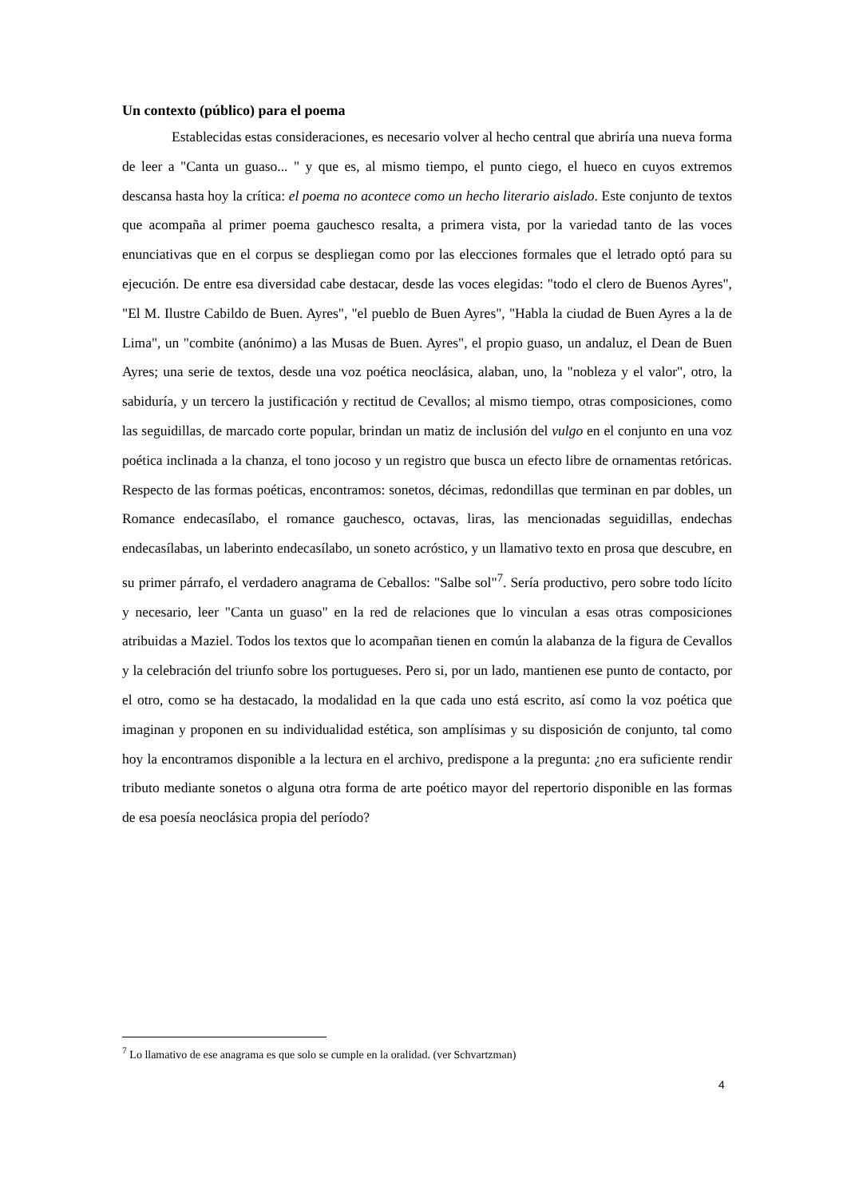Un contexto (público) para el poema
Establecidas estas consideraciones, es necesario volver al hecho central que abriría una nueva forma de leer a "Canta un guaso... " y que es, al mismo tiempo, el punto ciego, el hueco en cuyos extremos descansa hasta hoy la crítica: el poema no acontece como un hecho literario aislado. Este conjunto de textos que acompaña al primer poema gauchesco resalta, a primera vista, por la variedad tanto de las voces enunciativas que en el corpus se despliegan como por las elecciones formales que el letrado optó para su ejecución. De entre esa diversidad cabe destacar, desde las voces elegidas: "todo el clero de Buenos Ayres", "El M. Ilustre Cabildo de Buen. Ayres", "el pueblo de Buen Ayres", "Habla la ciudad de Buen Ayres a la de Lima", un "combite (anónimo) a las Musas de Buen. Ayres", el propio guaso, un andaluz, el Dean de Buen Ayres; una serie de textos, desde una voz poética neoclásica, alaban, uno, la "nobleza y el valor", otro, la sabiduría, y un tercero la justificación y rectitud de Cevallos; al mismo tiempo, otras composiciones, como las seguidillas, de marcado corte popular, brindan un matiz de inclusión del vulgo en el conjunto en una voz poética inclinada a la chanza, el tono jocoso y un registro que busca un efecto libre de ornamentas retóricas. Respecto de las formas poéticas, encontramos: sonetos, décimas, redondillas que terminan en par dobles, un Romance endecasílabo, el romance gauchesco, octavas, liras, las mencionadas seguidillas, endechas endecasílabas, un laberinto endecasílabo, un soneto acróstico, y un llamativo texto en prosa que descubre, en su primer párrafo, el verdadero anagrama de Ceballos: "Salbe sol"<sup>7</sup>. Sería productivo, pero sobre todo lícito y necesario, leer "Canta un guaso" en la red de relaciones que lo vinculan a esas otras composiciones atribuidas a Maziel. Todos los textos que lo acompañan tienen en común la alabanza de la figura de Cevallos y la celebración del triunfo sobre los portugueses. Pero si, por un lado, mantienen ese punto de contacto, por el otro, como se ha destacado, la modalidad en la que cada uno está escrito, así como la voz poética que imaginan y proponen en su individualidad estética, son amplísimas y su disposición de conjunto, tal como hoy la encontramos disponible a la lectura en el archivo, predispone a la pregunta: ¿no era suficiente rendir tributo mediante sonetos o alguna otra forma de arte poético mayor del repertorio disponible en las formas de esa poesía neoclásica propia del período?
<sup>7</sup> Lo llamativo de ese anagrama es que solo se cumple en la oralidad. (ver Schvartzman)
4